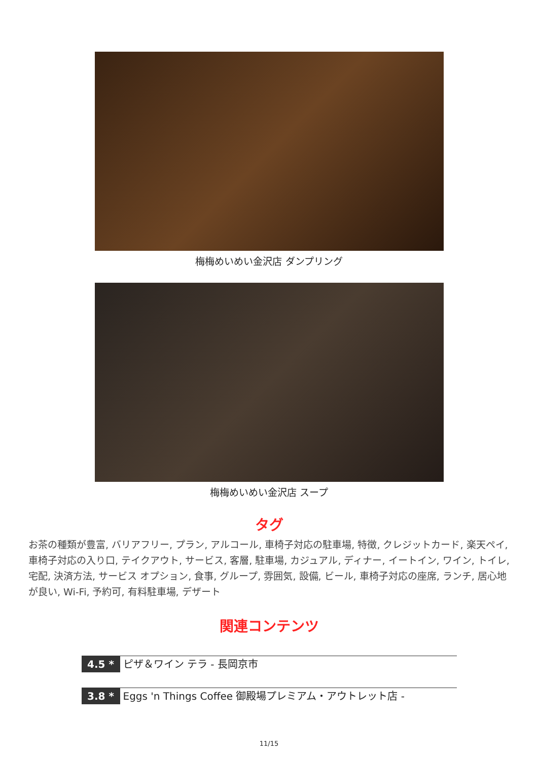梅梅めいめい金沢店 ダンプリング
梅梅めいめい金沢店 スープ
タグ
お茶の種類が豊富, バリアフリー, プラン, アルコール, 車椅子対応の駐車場, 特徴, クレジットカード, 楽天ペイ, 車椅子対応の入り口, テイクアウト, サービス, 客層, 駐車場, カジュアル, ディナー, イートイン, ワイン, トイレ, 宅配, 決済方法, サービス オプション, 食事, グループ, 雰囲気, 設備, ビール, 車椅子対応の座席, ランチ, 居心地が良い, Wi-Fi, 予約可, 有料駐車場, デザート
関連コンテンツ
4.5 * ピザ＆ワイン テラ - 長岡京市
3.8 * Eggs 'n Things Coffee 御殿場プレミアム・アウトレット店 -
11/15